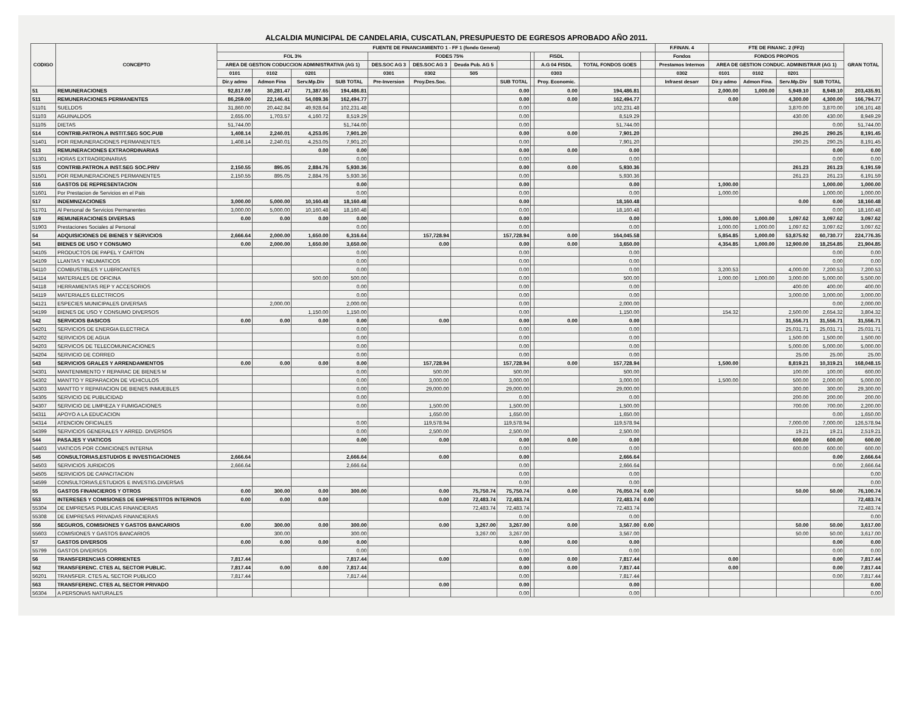ALCALDIA MUNICIPAL DE CANDELARIA, CUSCATLAN, PRESUPUESTO DE EGRESOS APROBADO AÑO 2011.
| CODIGO | CONCEPTO | FUENTE DE FINANCIAMIENTO 1 - FF 1 (fondo General) | | | | | | | | | | | | F.FINAN. 4 | FTE DE FINANC. 2 (FF2) | | | | GRAN TOTAL |
| --- | --- | --- | --- | --- | --- | --- | --- | --- | --- | --- | --- | --- | --- | --- | --- | --- | --- | --- | --- |
| | | FOL 3% | | | | FODES 75% | | | | | FISDL | | | Fondos | FONDOS PROPIOS | | | | |
| | | AREA DE GESTION CODUCCION ADMINISTRATIVA (AG 1) | | | | DES.SOC AG 3 | DES.SOC AG 3 | Deuda Pub. AG 5 | | | A.G 04 FISDL | TOTAL FONDOS GOES | | Prestamos Internos | AREA DE GESTION CONDUC. ADMINISTRAR (AG 1) | | | | |
| | | 0101 | 0102 | 0201 | | 0301 | 0302 | 505 | | | 0303 | | | 0302 | 0101 | 0102 | 0201 | | |
| | | Dir.y admo | Admon Fina | Serv.Mp.Div | SUB TOTAL | Pre-Inversion | Proy.Des.Soc. | | SUB TOTAL | | Proy. Economic. | | | Infraest desarr | Dir.y admo | Admon Fina. | Serv.Mp.Div | SUB TOTAL | |
| 51 | REMUNERACIONES | 92,817.69 | 30,281.47 | 71,387.65 | 194,486.81 | | | | 0.00 | | 0.00 | 194,486.81 | | | 2,000.00 | 1,000.00 | 5,949.10 | 8,949.10 | 203,435.91 |
| 511 | REMUNERACIONES PERMANENTES | 86,259.00 | 22,146.41 | 54,089.36 | 162,494.77 | | | | 0.00 | | 0.00 | 162,494.77 | | | 0.00 | | 4,300.00 | 4,300.00 | 166,794.77 |
| 51101 | SUELDOS | 31,860.00 | 20,442.84 | 49,928.64 | 102,231.48 | | | | 0.00 | | | 102,231.48 | | | | | 3,870.00 | 3,870.00 | 106,101.48 |
| 51103 | AGUINALDOS | 2,655.00 | 1,703.57 | 4,160.72 | 8,519.29 | | | | 0.00 | | | 8,519.29 | | | | | 430.00 | 430.00 | 8,949.29 |
| 51105 | DIETAS | 51,744.00 | | | 51,744.00 | | | | 0.00 | | | 51,744.00 | | | | | | 0.00 | 51,744.00 |
| 514 | CONTRIB.PATRON.A INSTIT.SEG SOC.PUB | 1,408.14 | 2,240.01 | 4,253.05 | 7,901.20 | | | | 0.00 | | 0.00 | 7,901.20 | | | | | 290.25 | 290.25 | 8,191.45 |
| 51401 | POR REMUNERACIONES PERMANENTES | 1,408.14 | 2,240.01 | 4,253.05 | 7,901.20 | | | | 0.00 | | | 7,901.20 | | | | | 290.25 | 290.25 | 8,191.45 |
| 513 | REMUNERACIONES EXTRAORDINARIAS | | | 0.00 | 0.00 | | | | 0.00 | | 0.00 | 0.00 | | | | | | 0.00 | 0.00 |
| 51301 | HORAS EXTRAORDINARIAS | | | | 0.00 | | | | 0.00 | | | 0.00 | | | | | | 0.00 | 0.00 |
| 515 | CONTRIB.PATRON.A INST.SEG SOC.PRIV | 2,150.55 | 895.05 | 2,884.76 | 5,930.36 | | | | 0.00 | | 0.00 | 5,930.36 | | | | | 261.23 | 261.23 | 6,191.59 |
| 51501 | POR REMUNERACIONES PERMANENTES | 2,150.55 | 895.05 | 2,884.76 | 5,930.36 | | | | 0.00 | | | 5,930.36 | | | | | 261.23 | 261.23 | 6,191.59 |
| 516 | GASTOS DE REPRESENTACION | | | | 0.00 | | | | 0.00 | | | 0.00 | | | 1,000.00 | | | 1,000.00 | 1,000.00 |
| 51601 | Por Prestacion de Servicios en el Pais | | | | 0.00 | | | | 0.00 | | | 0.00 | | | 1,000.00 | | | 1,000.00 | 1,000.00 |
| 517 | INDEMNIZACIONES | 3,000.00 | 5,000.00 | 10,160.48 | 18,160.48 | | | | 0.00 | | | 18,160.48 | | | | | 0.00 | 0.00 | 18,160.48 |
| 51701 | Al Personal de Servicios Permanentes | 3,000.00 | 5,000.00 | 10,160.48 | 18,160.48 | | | | 0.00 | | | 18,160.48 | | | | | | 0.00 | 18,160.48 |
| 519 | REMUNERACIONES DIVERSAS | 0.00 | 0.00 | 0.00 | 0.00 | | | | 0.00 | | | 0.00 | | | 1,000.00 | 1,000.00 | 1,097.62 | 3,097.62 | 3,097.62 |
| 51903 | Prestaciones Sociales al Personal | | | | 0.00 | | | | 0.00 | | | 0.00 | | | 1,000.00 | 1,000.00 | 1,097.62 | 3,097.62 | 3,097.62 |
| 54 | ADQUISICIONES DE BIENES Y SERVICIOS | 2,666.64 | 2,000.00 | 1,650.00 | 6,316.64 | | 157,728.94 | | 157,728.94 | | 0.00 | 164,045.58 | | | 5,854.85 | 1,000.00 | 53,875.92 | 60,730.77 | 224,776.35 |
| 541 | BIENES DE USO Y CONSUMO | 0.00 | 2,000.00 | 1,650.00 | 3,650.00 | | 0.00 | | 0.00 | | 0.00 | 3,650.00 | | | 4,354.85 | 1,000.00 | 12,900.00 | 18,254.85 | 21,904.85 |
| 54105 | PRODUCTOS DE PAPEL Y CARTON | | | | 0.00 | | | | 0.00 | | | 0.00 | | | | | | 0.00 | 0.00 |
| 54109 | LLANTAS Y NEUMATICOS | | | | 0.00 | | | | 0.00 | | | 0.00 | | | | | | 0.00 | 0.00 |
| 54110 | COMBUSTIBLES Y LUBRICANTES | | | | 0.00 | | | | 0.00 | | | 0.00 | | | 3,200.53 | | 4,000.00 | 7,200.53 | 7,200.53 |
| 54114 | MATERIALES DE OFICINA | | | 500.00 | 500.00 | | | | 0.00 | | | 500.00 | | | 1,000.00 | 1,000.00 | 3,000.00 | 5,000.00 | 5,500.00 |
| 54118 | HERRAMIENTAS REP Y ACCESORIOS | | | | 0.00 | | | | 0.00 | | | 0.00 | | | | | 400.00 | 400.00 | 400.00 |
| 54119 | MATERIALES ELECTRICOS | | | | 0.00 | | | | 0.00 | | | 0.00 | | | | | 3,000.00 | 3,000.00 | 3,000.00 |
| 54121 | ESPECIES MUNICIPALES DIVERSAS | | 2,000.00 | | 2,000.00 | | | | 0.00 | | | 2,000.00 | | | | | | 0.00 | 2,000.00 |
| 54199 | BIENES DE USO Y CONSUMO DIVERSOS | | | 1,150.00 | 1,150.00 | | | | 0.00 | | | 1,150.00 | | | 154.32 | | 2,500.00 | 2,654.32 | 3,804.32 |
| 542 | SERVICIOS BASICOS | 0.00 | 0.00 | 0.00 | 0.00 | | 0.00 | | 0.00 | | 0.00 | 0.00 | | | | | 31,556.71 | 31,556.71 | 31,556.71 |
| 54201 | SERVICIOS DE ENERGIA ELECTRICA | | | | 0.00 | | | | 0.00 | | | 0.00 | | | | | 25,031.71 | 25,031.71 | 25,031.71 |
| 54202 | SERVICIOS DE AGUA | | | | 0.00 | | | | 0.00 | | | 0.00 | | | | | 1,500.00 | 1,500.00 | 1,500.00 |
| 54203 | SERVICOS DE TELECOMUNICACIONES | | | | 0.00 | | | | 0.00 | | | 0.00 | | | | | 5,000.00 | 5,000.00 | 5,000.00 |
| 54204 | SERVICIO DE CORREO | | | | 0.00 | | | | 0.00 | | | 0.00 | | | | | 25.00 | 25.00 | 25.00 |
| 543 | SERVICIOS GRALES Y ARRENDAMIENTOS | 0.00 | 0.00 | 0.00 | 0.00 | | 157,728.94 | | 157,728.94 | | 0.00 | 157,728.94 | | | 1,500.00 | | 8,819.21 | 10,319.21 | 168,048.15 |
| 54301 | MANTENIMIENTO Y REPARAC DE BIENES M | | | | 0.00 | | 500.00 | | 500.00 | | | 500.00 | | | | | 100.00 | 100.00 | 600.00 |
| 54302 | MANTTO Y REPARACION DE VEHICULOS | | | | 0.00 | | 3,000.00 | | 3,000.00 | | | 3,000.00 | | | 1,500.00 | | 500.00 | 2,000.00 | 5,000.00 |
| 54303 | MANTTO Y REPARACION DE BIENES INMUEBLES | | | | 0.00 | | 29,000.00 | | 29,000.00 | | | 29,000.00 | | | | | 300.00 | 300.00 | 29,300.00 |
| 54305 | SERVICIO DE PUBLICIDAD | | | | 0.00 | | | | 0.00 | | | 0.00 | | | | | 200.00 | 200.00 | 200.00 |
| 54307 | SERVICIO DE LIMPIEZA Y FUMIGACIONES | | | | 0.00 | | 1,500.00 | | 1,500.00 | | | 1,500.00 | | | | | 700.00 | 700.00 | 2,200.00 |
| 54311 | APOYO A LA EDUCACION | | | | | | 1,650.00 | | 1,650.00 | | | 1,650.00 | | | | | | 0.00 | 1,650.00 |
| 54314 | ATENCION OFICIALES | | | | 0.00 | | 119,578.94 | | 119,578.94 | | | 119,578.94 | | | | | 7,000.00 | 7,000.00 | 126,578.94 |
| 54399 | SERVICIOS GENERALES Y ARRED. DIVERSOS | | | | 0.00 | | 2,500.00 | | 2,500.00 | | | 2,500.00 | | | | | 19.21 | 19.21 | 2,519.21 |
| 544 | PASAJES Y VIATICOS | | | | 0.00 | | 0.00 | | 0.00 | | 0.00 | 0.00 | | | | | 600.00 | 600.00 | 600.00 |
| 54403 | VIATICOS POR COMICIONES INTERNA | | | | | | | | 0.00 | | | 0.00 | | | | | 600.00 | 600.00 | 600.00 |
| 545 | CONSULTORIAS,ESTUDIOS E INVESTIGACIONES | 2,666.64 | | | 2,666.64 | | 0.00 | | 0.00 | | | 2,666.64 | | | | | | 0.00 | 2,666.64 |
| 54503 | SERVICIOS JURIDICOS | 2,666.64 | | | 2,666.64 | | | | 0.00 | | | 2,666.64 | | | | | | 0.00 | 2,666.64 |
| 54505 | SERVICIOS DE CAPACITACION | | | | | | | | 0.00 | | | 0.00 | | | | | | | 0.00 |
| 54599 | CONSULTORIAS,ESTUDIOS E INVESTIG.DIVERSAS | | | | | | | | 0.00 | | | 0.00 | | | | | | | 0.00 |
| 55 | GASTOS FINANCIEROS Y OTROS | 0.00 | 300.00 | 0.00 | 300.00 | | 0.00 | 75,750.74 | 75,750.74 | | 0.00 | 76,050.74 | 0.00 | | | | 50.00 | 50.00 | 76,100.74 |
| 553 | INTERESES Y COMISIONES DE EMPRESTITOS INTERNOS | 0.00 | 0.00 | 0.00 | | | 0.00 | 72,483.74 | 72,483.74 | | | 72,483.74 | 0.00 | | | | | | 72,483.74 |
| 55304 | DE EMPRESAS PUBLICAS FINANCIERAS | | | | | | | 72,483.74 | 72,483.74 | | | 72,483.74 | | | | | | | 72,483.74 |
| 55308 | DE EMPRESAS PRIVADAS FINANCIERAS | | | | | | | | 0.00 | | | 0.00 | | | | | | | 0.00 |
| 556 | SEGUROS, COMISIONES Y GASTOS BANCARIOS | 0.00 | 300.00 | 0.00 | 300.00 | | 0.00 | 3,267.00 | 3,267.00 | | 0.00 | 3,567.00 | 0.00 | | | | 50.00 | 50.00 | 3,617.00 |
| 55603 | COMISIONES Y GASTOS BANCARIOS | | 300.00 | | 300.00 | | | 3,267.00 | 3,267.00 | | | 3,567.00 | | | | | 50.00 | 50.00 | 3,617.00 |
| 57 | GASTOS DIVERSOS | 0.00 | 0.00 | 0.00 | 0.00 | | | | 0.00 | | 0.00 | 0.00 | | | | | | 0.00 | 0.00 |
| 55799 | GASTOS DIVERSOS | | | | 0.00 | | | | 0.00 | | | 0.00 | | | | | | 0.00 | 0.00 |
| 56 | TRANSFERENCIAS CORRIENTES | 7,817.44 | | | 7,817.44 | | 0.00 | | 0.00 | | 0.00 | 7,817.44 | | | 0.00 | | | 0.00 | 7,817.44 |
| 562 | TRANSFERENC. CTES AL SECTOR PUBLIC. | 7,817.44 | 0.00 | 0.00 | 7,817.44 | | | | 0.00 | | 0.00 | 7,817.44 | | | 0.00 | | | 0.00 | 7,817.44 |
| 56201 | TRANSFER. CTES AL SECTOR PUBLICO | 7,817.44 | | | 7,817.44 | | | | 0.00 | | | 7,817.44 | | | | | | 0.00 | 7,817.44 |
| 563 | TRANSFERENC. CTES AL SECTOR PRIVADO | | | | | | 0.00 | | 0.00 | | | 0.00 | | | | | | | 0.00 |
| 56304 | A PERSONAS NATURALES | | | | | | | | 0.00 | | | 0.00 | | | | | | | 0.00 |